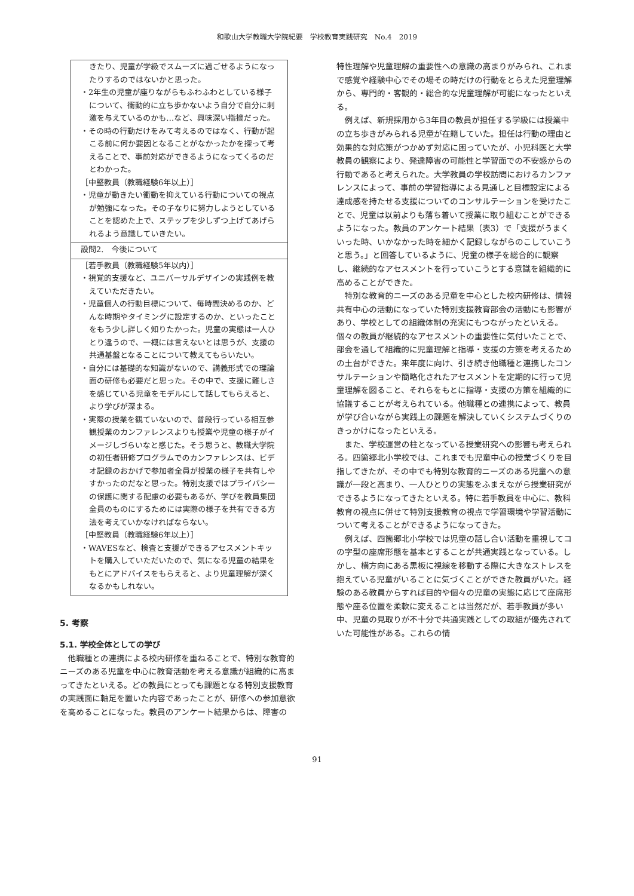和歌山大学教職大学院紀要　学校教育実践研究　No.4　2019
| きたり、児童が学級でスムーズに過ごせるようになったりするのではないかと思った。 ・2年生の児童が座りながらもふわふわとしている様子について、衝動的に立ち歩かないよう自分で自分に刺激を与えているのかも…など、興味深い指摘だった。 ・その時の行動だけをみて考えるのではなく、行動が起こる前に何か要因となることがなかったかを探って考えることで、事前対応ができるようになってくるのだとわかった。 ［中堅教員（教職経験6年以上）］ ・児童が動きたい衝動を抑えている行動についての視点が勉強になった。その子なりに努力しようとしていることを認めた上で、ステップを少しずつ上げてあげられるよう意識していきたい。 |
| 設問2. 今後について |
| ［若手教員（教職経験5年以内）］ ・視覚的支援など、ユニバーサルデザインの実践例を教えていただきたい。 ・児童個人の行動目標について、毎時間決めるのか、どんな時期やタイミングに設定するのか、といったことをもう少し詳しく知りたかった。児童の実態は一人ひとり違うので、一概には言えないとは思うが、支援の共通基盤となることについて教えてもらいたい。 ・自分には基礎的な知識がないので、講義形式での理論面の研修も必要だと思った。その中で、支援に難しさを感じている児童をモデルにして話してもらえると、より学びが深まる。 ・実際の授業を観ていないので、普段行っている相互参観授業のカンファレンスよりも授業や児童の様子がイメージしづらいなと感じた。そう思うと、教職大学院の初任者研修プログラムでのカンファレンスは、ビデオ記録のおかげで参加者全員が授業の様子を共有しやすかったのだなと思った。特別支援ではプライバシーの保護に関する配慮の必要もあるが、学びを教員集団全員のものにするためには実際の様子を共有できる方法を考えていかなければならない。 ［中堅教員（教職経験6年以上）］ ・WAVESなど、検査と支援ができるアセスメントキットを購入していただいたので、気になる児童の結果をもとにアドバイスをもらえると、より児童理解が深くなるかもしれない。 |
5. 考察
5.1. 学校全体としての学び
他職種との連携による校内研修を重ねることで、特別な教育的ニーズのある児童を中心に教育活動を考える意識が組織的に高まってきたといえる。どの教員にとっても課題となる特別支援教育の実践面に軸足を置いた内容であったことが、研修への参加意欲を高めることになった。教員のアンケート結果からは、障害の
特性理解や児童理解の重要性への意識の高まりがみられ、これまで感覚や経験中心でその場その時だけの行動をとらえた児童理解から、専門的・客観的・総合的な児童理解が可能になったといえる。
例えば、新規採用から3年目の教員が担任する学級には授業中の立ち歩きがみられる児童が在籍していた。担任は行動の理由と効果的な対応策がつかめず対応に困っていたが、小児科医と大学教員の観察により、発達障害の可能性と学習面での不安感からの行動であると考えられた。大学教員の学校訪問におけるカンファレンスによって、事前の学習指導による見通しと目標設定による達成感を持たせる支援についてのコンサルテーションを受けたことで、児童は以前よりも落ち着いて授業に取り組むことができるようになった。教員のアンケート結果（表3）で「支援がうまくいった時、いかなかった時を細かく記録しながらのこしていこうと思う。」と回答しているように、児童の様子を総合的に観察し、継続的なアセスメントを行っていこうとする意識を組織的に高めることができた。
特別な教育的ニーズのある児童を中心とした校内研修は、情報共有中心の活動になっていた特別支援教育部会の活動にも影響があり、学校としての組織体制の充実にもつながったといえる。個々の教員が継続的なアセスメントの重要性に気付いたことで、部会を通して組織的に児童理解と指導・支援の方策を考えるための土台ができた。来年度に向け、引き続き他職種と連携したコンサルテーションや簡略化されたアセスメントを定期的に行って児童理解を図ること、それらをもとに指導・支援の方策を組織的に協議することが考えられている。他職種との連携によって、教員が学び合いながら実践上の課題を解決していくシステムづくりのきっかけになったといえる。
また、学校運営の柱となっている授業研究への影響も考えられる。四箇郷北小学校では、これまでも児童中心の授業づくりを目指してきたが、その中でも特別な教育的ニーズのある児童への意識が一段と高まり、一人ひとりの実態をふまえながら授業研究ができるようになってきたといえる。特に若手教員を中心に、教科教育の視点に併せて特別支援教育の視点で学習環境や学習活動について考えることができるようになってきた。
例えば、四箇郷北小学校では児童の話し合い活動を重視してコの字型の座席形態を基本とすることが共通実践となっている。しかし、横方向にある黒板に視線を移動する際に大きなストレスを抱えている児童がいることに気づくことができた教員がいた。経験のある教員からすれば目的や個々の児童の実態に応じて座席形態や座る位置を柔軟に変えることは当然だが、若手教員が多い中、児童の見取りが不十分で共通実践としての取組が優先されていた可能性がある。これらの情
91